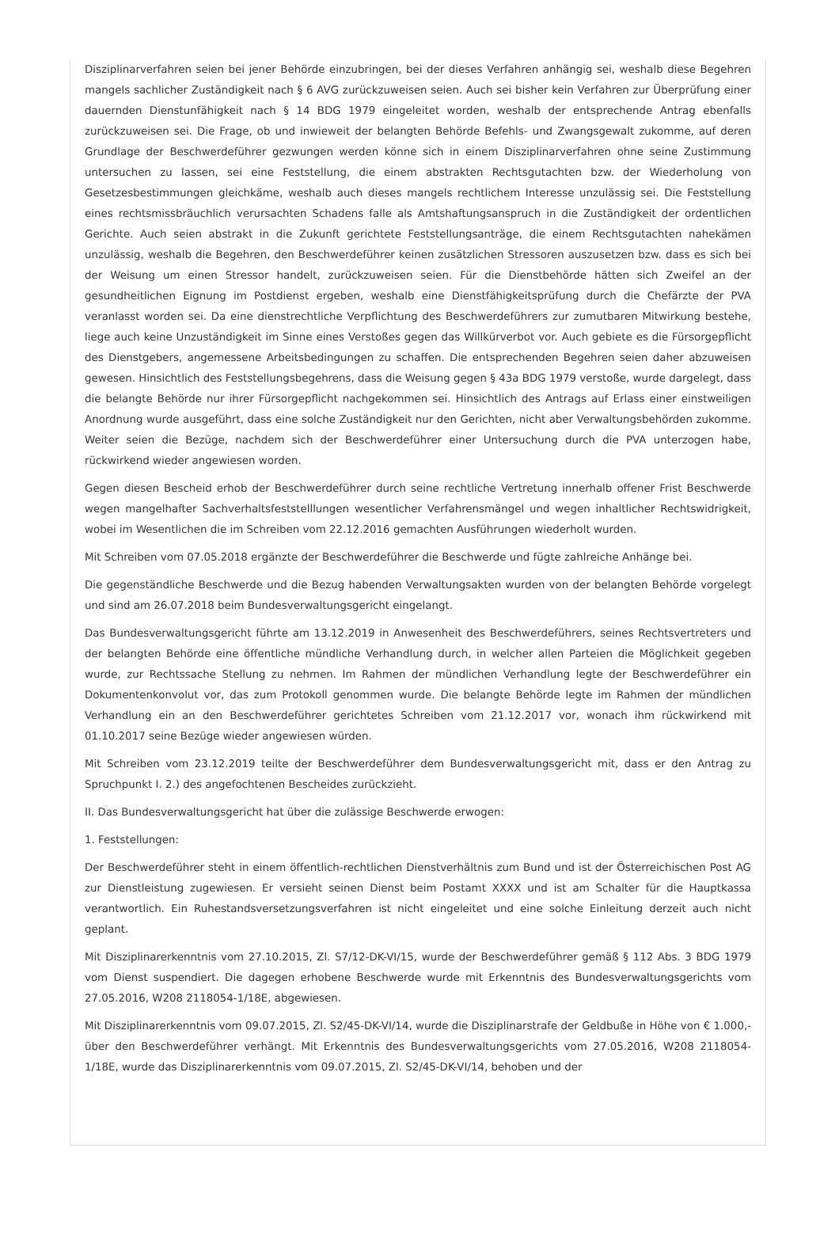Disziplinarverfahren seien bei jener Behörde einzubringen, bei der dieses Verfahren anhängig sei, weshalb diese Begehren mangels sachlicher Zuständigkeit nach § 6 AVG zurückzuweisen seien. Auch sei bisher kein Verfahren zur Überprüfung einer dauernden Dienstunfähigkeit nach § 14 BDG 1979 eingeleitet worden, weshalb der entsprechende Antrag ebenfalls zurückzuweisen sei. Die Frage, ob und inwieweit der belangten Behörde Befehls- und Zwangsgewalt zukomme, auf deren Grundlage der Beschwerdeführer gezwungen werden könne sich in einem Disziplinarverfahren ohne seine Zustimmung untersuchen zu lassen, sei eine Feststellung, die einem abstrakten Rechtsgutachten bzw. der Wiederholung von Gesetzesbestimmungen gleichkäme, weshalb auch dieses mangels rechtlichem Interesse unzulässig sei. Die Feststellung eines rechtsmissbräuchlich verursachten Schadens falle als Amtshaftungsanspruch in die Zuständigkeit der ordentlichen Gerichte. Auch seien abstrakt in die Zukunft gerichtete Feststellungsanträge, die einem Rechtsgutachten nahekämen unzulässig, weshalb die Begehren, den Beschwerdeführer keinen zusätzlichen Stressoren auszusetzen bzw. dass es sich bei der Weisung um einen Stressor handelt, zurückzuweisen seien. Für die Dienstbehörde hätten sich Zweifel an der gesundheitlichen Eignung im Postdienst ergeben, weshalb eine Dienstfähigkeitsprüfung durch die Chefärzte der PVA veranlasst worden sei. Da eine dienstrechtliche Verpflichtung des Beschwerdeführers zur zumutbaren Mitwirkung bestehe, liege auch keine Unzuständigkeit im Sinne eines Verstoßes gegen das Willkürverbot vor. Auch gebiete es die Fürsorgepflicht des Dienstgebers, angemessene Arbeitsbedingungen zu schaffen. Die entsprechenden Begehren seien daher abzuweisen gewesen. Hinsichtlich des Feststellungsbegehrens, dass die Weisung gegen § 43a BDG 1979 verstoße, wurde dargelegt, dass die belangte Behörde nur ihrer Fürsorgepflicht nachgekommen sei. Hinsichtlich des Antrags auf Erlass einer einstweiligen Anordnung wurde ausgeführt, dass eine solche Zuständigkeit nur den Gerichten, nicht aber Verwaltungsbehörden zukomme. Weiter seien die Bezüge, nachdem sich der Beschwerdeführer einer Untersuchung durch die PVA unterzogen habe, rückwirkend wieder angewiesen worden.
Gegen diesen Bescheid erhob der Beschwerdeführer durch seine rechtliche Vertretung innerhalb offener Frist Beschwerde wegen mangelhafter Sachverhaltsfeststelllungen wesentlicher Verfahrensmängel und wegen inhaltlicher Rechtswidrigkeit, wobei im Wesentlichen die im Schreiben vom 22.12.2016 gemachten Ausführungen wiederholt wurden.
Mit Schreiben vom 07.05.2018 ergänzte der Beschwerdeführer die Beschwerde und fügte zahlreiche Anhänge bei.
Die gegenständliche Beschwerde und die Bezug habenden Verwaltungsakten wurden von der belangten Behörde vorgelegt und sind am 26.07.2018 beim Bundesverwaltungsgericht eingelangt.
Das Bundesverwaltungsgericht führte am 13.12.2019 in Anwesenheit des Beschwerdeführers, seines Rechtsvertreters und der belangten Behörde eine öffentliche mündliche Verhandlung durch, in welcher allen Parteien die Möglichkeit gegeben wurde, zur Rechtssache Stellung zu nehmen. Im Rahmen der mündlichen Verhandlung legte der Beschwerdeführer ein Dokumentenkonvolut vor, das zum Protokoll genommen wurde. Die belangte Behörde legte im Rahmen der mündlichen Verhandlung ein an den Beschwerdeführer gerichtetes Schreiben vom 21.12.2017 vor, wonach ihm rückwirkend mit 01.10.2017 seine Bezüge wieder angewiesen würden.
Mit Schreiben vom 23.12.2019 teilte der Beschwerdeführer dem Bundesverwaltungsgericht mit, dass er den Antrag zu Spruchpunkt I. 2.) des angefochtenen Bescheides zurückzieht.
II. Das Bundesverwaltungsgericht hat über die zulässige Beschwerde erwogen:
1. Feststellungen:
Der Beschwerdeführer steht in einem öffentlich-rechtlichen Dienstverhältnis zum Bund und ist der Österreichischen Post AG zur Dienstleistung zugewiesen. Er versieht seinen Dienst beim Postamt XXXX und ist am Schalter für die Hauptkassa verantwortlich. Ein Ruhestandsversetzungsverfahren ist nicht eingeleitet und eine solche Einleitung derzeit auch nicht geplant.
Mit Disziplinarerkenntnis vom 27.10.2015, Zl. S7/12-DK-VI/15, wurde der Beschwerdeführer gemäß § 112 Abs. 3 BDG 1979 vom Dienst suspendiert. Die dagegen erhobene Beschwerde wurde mit Erkenntnis des Bundesverwaltungsgerichts vom 27.05.2016, W208 2118054-1/18E, abgewiesen.
Mit Disziplinarerkenntnis vom 09.07.2015, Zl. S2/45-DK-VI/14, wurde die Disziplinarstrafe der Geldbuße in Höhe von € 1.000,- über den Beschwerdeführer verhängt. Mit Erkenntnis des Bundesverwaltungsgerichts vom 27.05.2016, W208 2118054-1/18E, wurde das Disziplinarerkenntnis vom 09.07.2015, Zl. S2/45-DK-VI/14, behoben und der